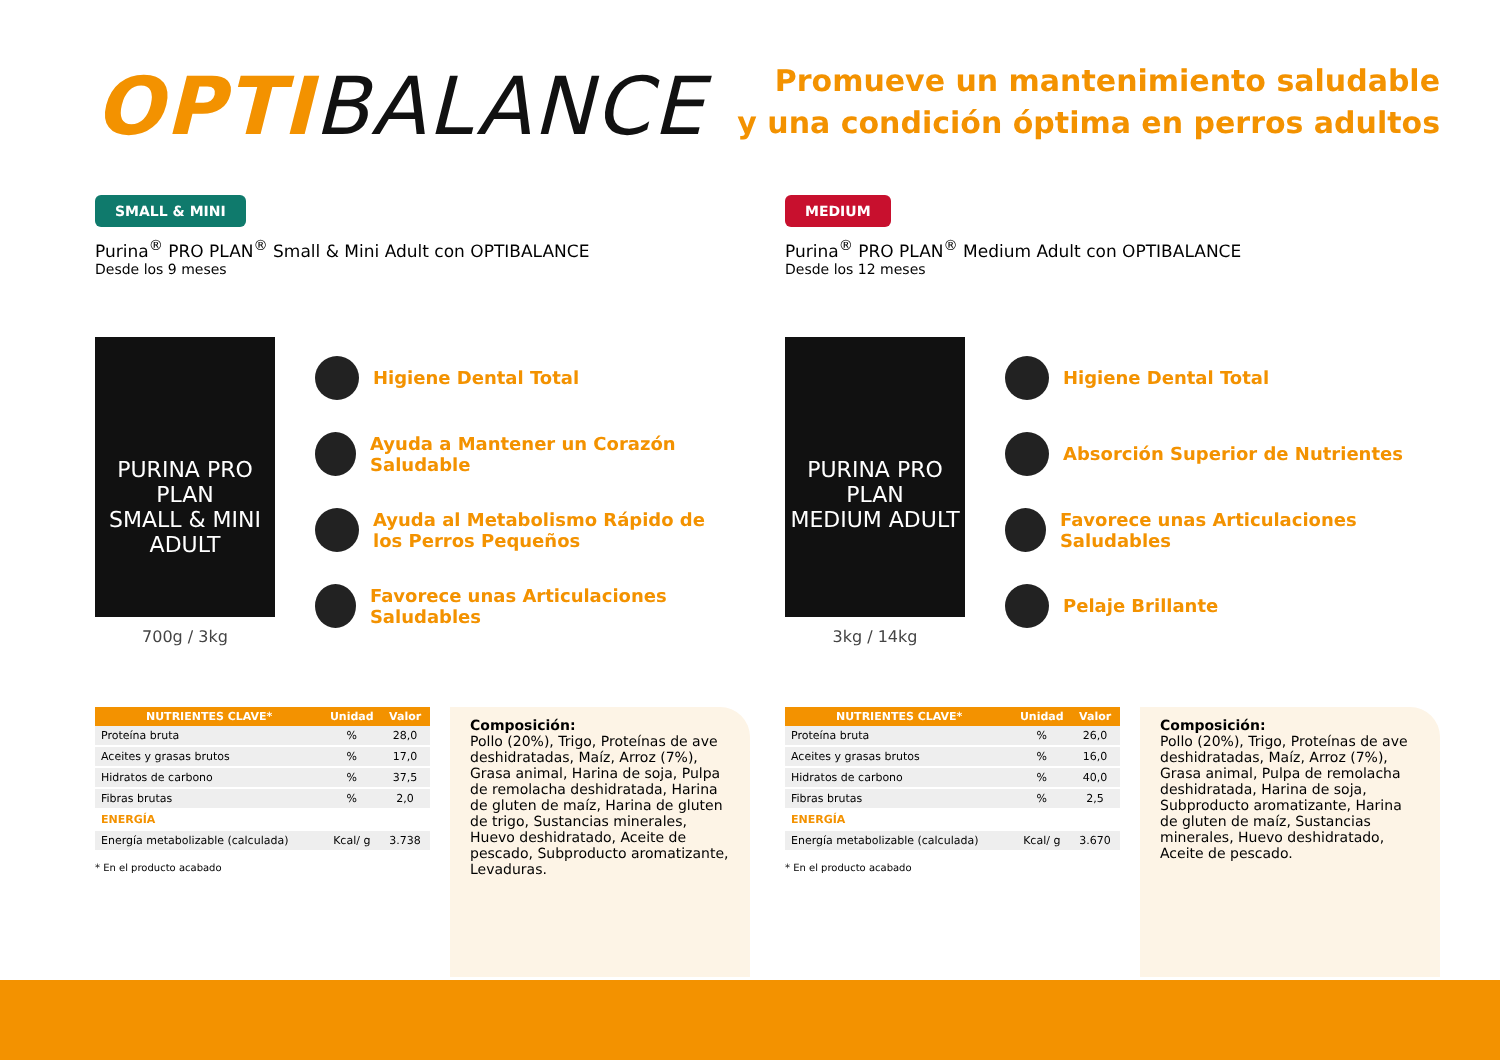OPTIBALANCE
Promueve un mantenimiento saludable
y una condición óptima en perros adultos
SMALL & MINI
Purina<sup>®</sup> PRO PLAN<sup>®</sup> Small & Mini Adult con OPTIBALANCE
Desde los 9 meses
PURINA PRO PLAN
SMALL & MINI ADULT
700g / 3kg
Higiene Dental Total
Ayuda a Mantener un Corazón Saludable
Ayuda al Metabolismo Rápido de
los Perros Pequeños
Favorece unas Articulaciones Saludables
| NUTRIENTES CLAVE* | Unidad | Valor |
| --- | --- | --- |
| Proteína bruta | % | 28,0 |
| Aceites y grasas brutos | % | 17,0 |
| Hidratos de carbono | % | 37,5 |
| Fibras brutas | % | 2,0 |
| ENERGÍA | | |
| Energía metabolizable (calculada) | Kcal/ g | 3.738 |
* En el producto acabado
Composición:
Pollo (20%), Trigo, Proteínas de ave deshidratadas, Maíz, Arroz (7%), Grasa animal, Harina de soja, Pulpa de remolacha deshidratada, Harina de gluten de maíz, Harina de gluten de trigo, Sustancias minerales, Huevo deshidratado, Aceite de pescado, Subproducto aromatizante, Levaduras.
MEDIUM
Purina<sup>®</sup> PRO PLAN<sup>®</sup> Medium Adult con OPTIBALANCE
Desde los 12 meses
PURINA PRO PLAN
MEDIUM ADULT
3kg / 14kg
Higiene Dental Total
Absorción Superior de Nutrientes
Favorece unas Articulaciones Saludables
Pelaje Brillante
| NUTRIENTES CLAVE* | Unidad | Valor |
| --- | --- | --- |
| Proteína bruta | % | 26,0 |
| Aceites y grasas brutos | % | 16,0 |
| Hidratos de carbono | % | 40,0 |
| Fibras brutas | % | 2,5 |
| ENERGÍA | | |
| Energía metabolizable (calculada) | Kcal/ g | 3.670 |
* En el producto acabado
Composición:
Pollo (20%), Trigo, Proteínas de ave deshidratadas, Maíz, Arroz (7%), Grasa animal, Pulpa de remolacha deshidratada, Harina de soja, Subproducto aromatizante, Harina de gluten de maíz, Sustancias minerales, Huevo deshidratado, Aceite de pescado.